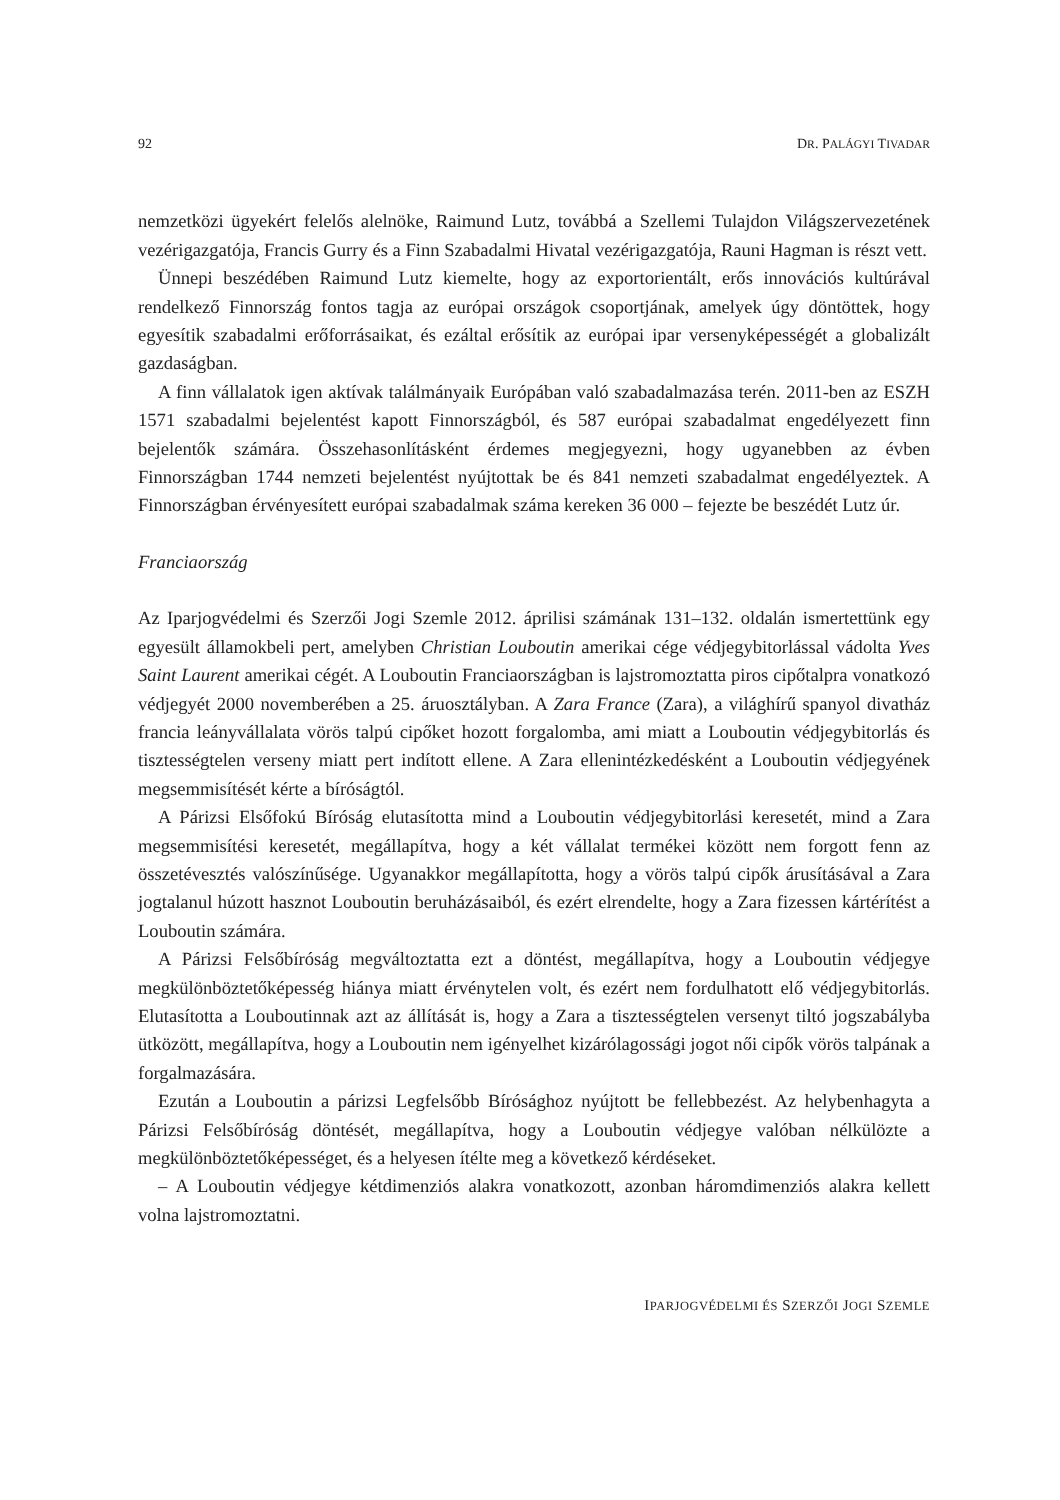92 DR. PALÁGYI TIVADAR
nemzetközi ügyekért felelős alelnöke, Raimund Lutz, továbbá a Szellemi Tulajdon Világszervezetének vezérigazgatója, Francis Gurry és a Finn Szabadalmi Hivatal vezérigazgatója, Rauni Hagman is részt vett.
Ünnepi beszédében Raimund Lutz kiemelte, hogy az exportorientált, erős innovációs kultúrával rendelkező Finnország fontos tagja az európai országok csoportjának, amelyek úgy döntöttek, hogy egyesítik szabadalmi erőforrásaikat, és ezáltal erősítik az európai ipar versenyképességét a globalizált gazdaságban.
A finn vállalatok igen aktívak találmányaik Európában való szabadalmazása terén. 2011-ben az ESZH 1571 szabadalmi bejelentést kapott Finnországból, és 587 európai szabadalmat engedélyezett finn bejelentők számára. Összehasonlításként érdemes megjegyezni, hogy ugyanebben az évben Finnországban 1744 nemzeti bejelentést nyújtottak be és 841 nemzeti szabadalmat engedélyeztek. A Finnországban érvényesített európai szabadalmak száma kereken 36 000 – fejezte be beszédét Lutz úr.
Franciaország
Az Iparjogvédelmi és Szerzői Jogi Szemle 2012. áprilisi számának 131–132. oldalán ismertettünk egy egyesült államokbeli pert, amelyben Christian Louboutin amerikai cége védjegybitorlással vádolta Yves Saint Laurent amerikai cégét. A Louboutin Franciaországban is lajstromoztatta piros cipőtalpra vonatkozó védjegyét 2000 novemberében a 25. áruosztályban. A Zara France (Zara), a világhírű spanyol divatház francia leányvállalata vörös talpú cipőket hozott forgalomba, ami miatt a Louboutin védjegybitorlás és tisztességtelen verseny miatt pert indított ellene. A Zara ellenintézkedésként a Louboutin védjegyének megsemmisítését kérte a bíróságtól.
A Párizsi Elsőfokú Bíróság elutasította mind a Louboutin védjegybitorlási keresetét, mind a Zara megsemmisítési keresetét, megállapítva, hogy a két vállalat termékei között nem forgott fenn az összetévesztés valószínűsége. Ugyanakkor megállapította, hogy a vörös talpú cipők árusításával a Zara jogtalanul húzott hasznot Louboutin beruházásaiból, és ezért elrendelte, hogy a Zara fizessen kártérítést a Louboutin számára.
A Párizsi Felsőbíróság megváltoztatta ezt a döntést, megállapítva, hogy a Louboutin védjegye megkülönböztetőképesség hiánya miatt érvénytelen volt, és ezért nem fordulhatott elő védjegybitorlás. Elutasította a Louboutinnak azt az állítását is, hogy a Zara a tisztességtelen versenyt tiltó jogszabályba ütközött, megállapítva, hogy a Louboutin nem igényelhet kizárólagossági jogot női cipők vörös talpának a forgalmazására.
Ezután a Louboutin a párizsi Legfelsőbb Bírósághoz nyújtott be fellebbezést. Az helybenhagyta a Párizsi Felsőbíróság döntését, megállapítva, hogy a Louboutin védjegye valóban nélkülözte a megkülönböztetőképességet, és a helyesen ítélte meg a következő kérdéseket.
– A Louboutin védjegye kétdimenziós alakra vonatkozott, azonban háromdimenziós alakra kellett volna lajstromoztatni.
IPARJOGVÉDELMI ÉS SZERZŐI JOGI SZEMLE